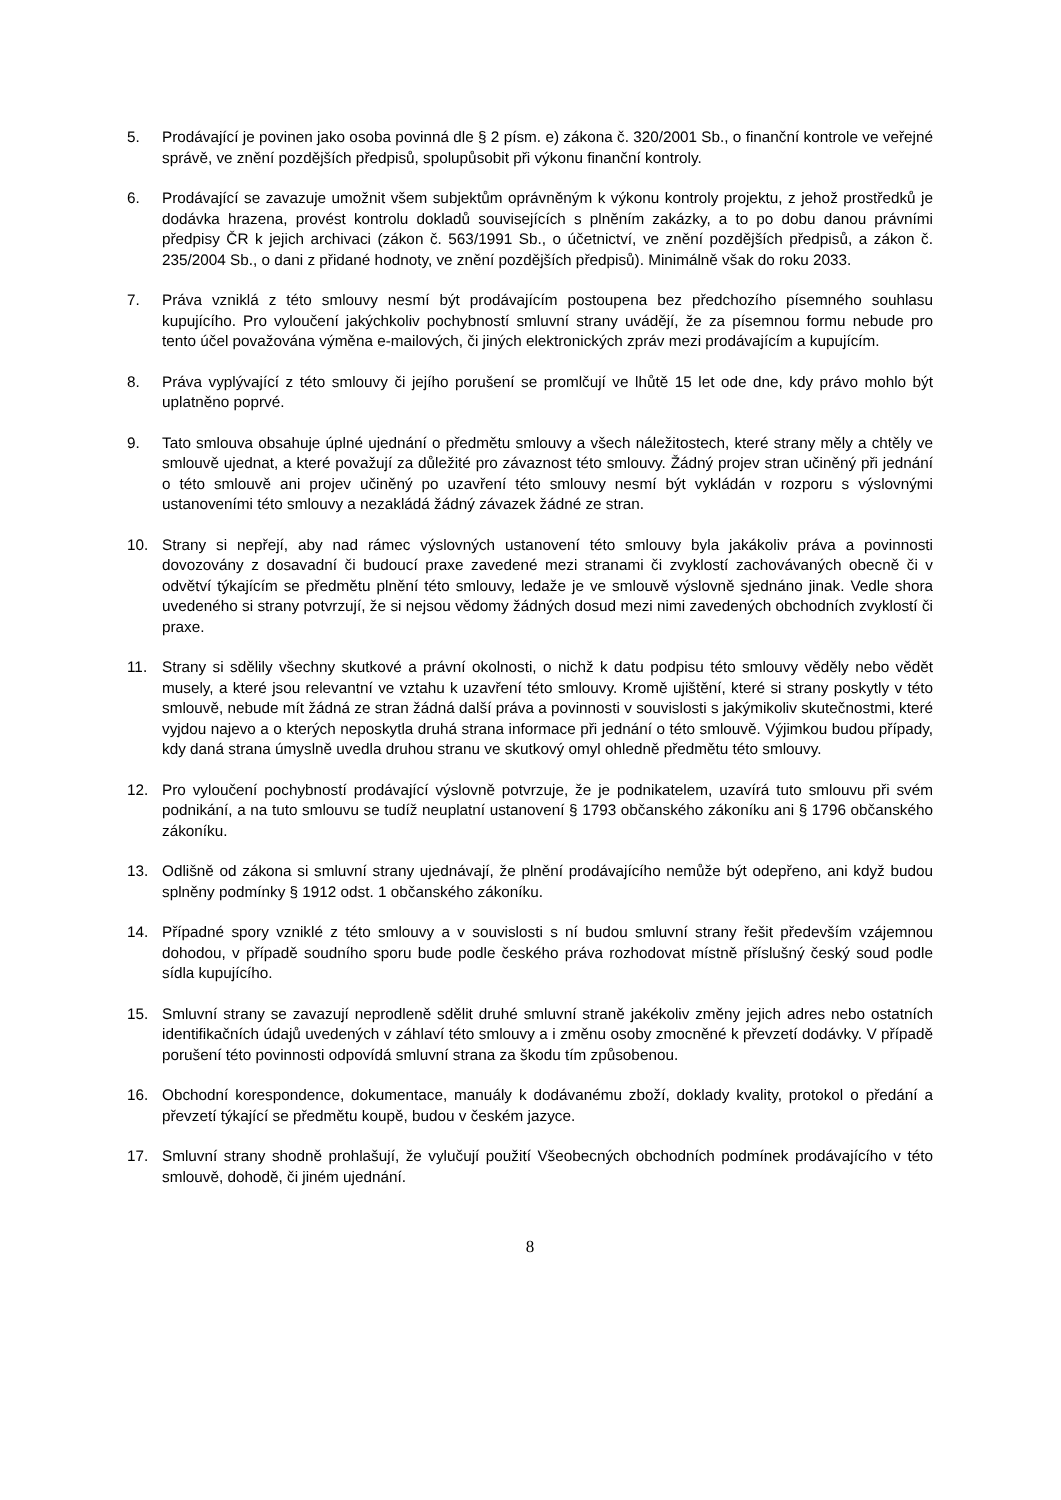5. Prodávající je povinen jako osoba povinná dle § 2 písm. e) zákona č. 320/2001 Sb., o finanční kontrole ve veřejné správě, ve znění pozdějších předpisů, spolupůsobit při výkonu finanční kontroly.
6. Prodávající se zavazuje umožnit všem subjektům oprávněným k výkonu kontroly projektu, z jehož prostředků je dodávka hrazena, provést kontrolu dokladů souvisejících s plněním zakázky, a to po dobu danou právními předpisy ČR k jejich archivaci (zákon č. 563/1991 Sb., o účetnictví, ve znění pozdějších předpisů, a zákon č. 235/2004 Sb., o dani z přidané hodnoty, ve znění pozdějších předpisů). Minimálně však do roku 2033.
7. Práva vzniklá z této smlouvy nesmí být prodávajícím postoupena bez předchozího písemného souhlasu kupujícího. Pro vyloučení jakýchkoliv pochybností smluvní strany uvádějí, že za písemnou formu nebude pro tento účel považována výměna e-mailových, či jiných elektronických zpráv mezi prodávajícím a kupujícím.
8. Práva vyplývající z této smlouvy či jejího porušení se promlčují ve lhůtě 15 let ode dne, kdy právo mohlo být uplatněno poprvé.
9. Tato smlouva obsahuje úplné ujednání o předmětu smlouvy a všech náležitostech, které strany měly a chtěly ve smlouvě ujednat, a které považují za důležité pro závaznost této smlouvy. Žádný projev stran učiněný při jednání o této smlouvě ani projev učiněný po uzavření této smlouvy nesmí být vykládán v rozporu s výslovnými ustanoveními této smlouvy a nezakládá žádný závazek žádné ze stran.
10. Strany si nepřejí, aby nad rámec výslovných ustanovení této smlouvy byla jakákoliv práva a povinnosti dovozovány z dosavadní či budoucí praxe zavedené mezi stranami či zvyklostí zachovávaných obecně či v odvětví týkajícím se předmětu plnění této smlouvy, ledaže je ve smlouvě výslovně sjednáno jinak. Vedle shora uvedeného si strany potvrzují, že si nejsou vědomy žádných dosud mezi nimi zavedených obchodních zvyklostí či praxe.
11. Strany si sdělily všechny skutkové a právní okolnosti, o nichž k datu podpisu této smlouvy věděly nebo vědět musely, a které jsou relevantní ve vztahu k uzavření této smlouvy. Kromě ujištění, které si strany poskytly v této smlouvě, nebude mít žádná ze stran žádná další práva a povinnosti v souvislosti s jakýmikoliv skutečnostmi, které vyjdou najevo a o kterých neposkytla druhá strana informace při jednání o této smlouvě. Výjimkou budou případy, kdy daná strana úmyslně uvedla druhou stranu ve skutkový omyl ohledně předmětu této smlouvy.
12. Pro vyloučení pochybností prodávající výslovně potvrzuje, že je podnikatelem, uzavírá tuto smlouvu při svém podnikání, a na tuto smlouvu se tudíž neuplatní ustanovení § 1793 občanského zákoníku ani § 1796 občanského zákoníku.
13. Odlišně od zákona si smluvní strany ujednávají, že plnění prodávajícího nemůže být odepřeno, ani když budou splněny podmínky § 1912 odst. 1 občanského zákoníku.
14. Případné spory vzniklé z této smlouvy a v souvislosti s ní budou smluvní strany řešit především vzájemnou dohodou, v případě soudního sporu bude podle českého práva rozhodovat místně příslušný český soud podle sídla kupujícího.
15. Smluvní strany se zavazují neprodleně sdělit druhé smluvní straně jakékoliv změny jejich adres nebo ostatních identifikačních údajů uvedených v záhlaví této smlouvy a i změnu osoby zmocněné k převzetí dodávky. V případě porušení této povinnosti odpovídá smluvní strana za škodu tím způsobenou.
16. Obchodní korespondence, dokumentace, manuály k dodávanému zboží, doklady kvality, protokol o předání a převzetí týkající se předmětu koupě, budou v českém jazyce.
17. Smluvní strany shodně prohlašují, že vylučují použití Všeobecných obchodních podmínek prodávajícího v této smlouvě, dohodě, či jiném ujednání.
8